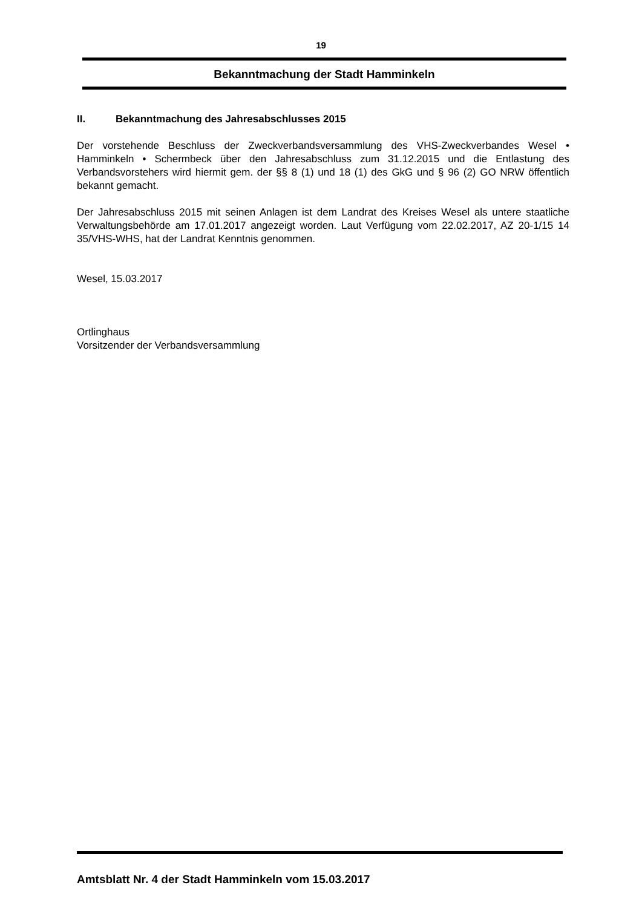19
Bekanntmachung der Stadt Hamminkeln
II. Bekanntmachung des Jahresabschlusses 2015
Der vorstehende Beschluss der Zweckverbandsversammlung des VHS-Zweckverbandes Wesel • Hamminkeln • Schermbeck über den Jahresabschluss zum 31.12.2015 und die Entlastung des Verbandsvorstehers wird hiermit gem. der §§ 8 (1) und 18 (1) des GkG und § 96 (2) GO NRW öffentlich bekannt gemacht.
Der Jahresabschluss 2015 mit seinen Anlagen ist dem Landrat des Kreises Wesel als untere staatliche Verwaltungsbehörde am 17.01.2017 angezeigt worden. Laut Verfügung vom 22.02.2017, AZ 20-1/15 14 35/VHS-WHS, hat der Landrat Kenntnis genommen.
Wesel, 15.03.2017
Ortlinghaus
Vorsitzender der Verbandsversammlung
Amtsblatt Nr. 4 der Stadt Hamminkeln vom 15.03.2017